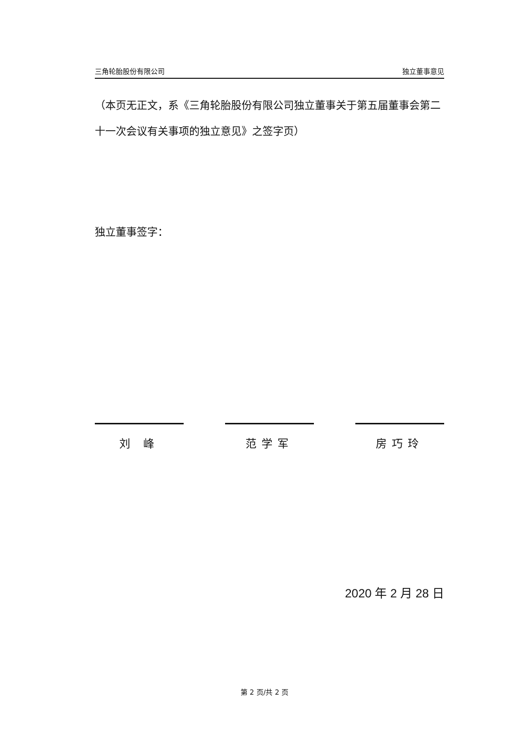三角轮胎股份有限公司 独立董事意见
（本页无正文，系《三角轮胎股份有限公司独立董事关于第五届董事会第二十一次会议有关事项的独立意见》之签字页）
独立董事签字：
刘 峰 范学军 房巧玲
2020 年 2 月 28 日
第 2 页/共 2 页